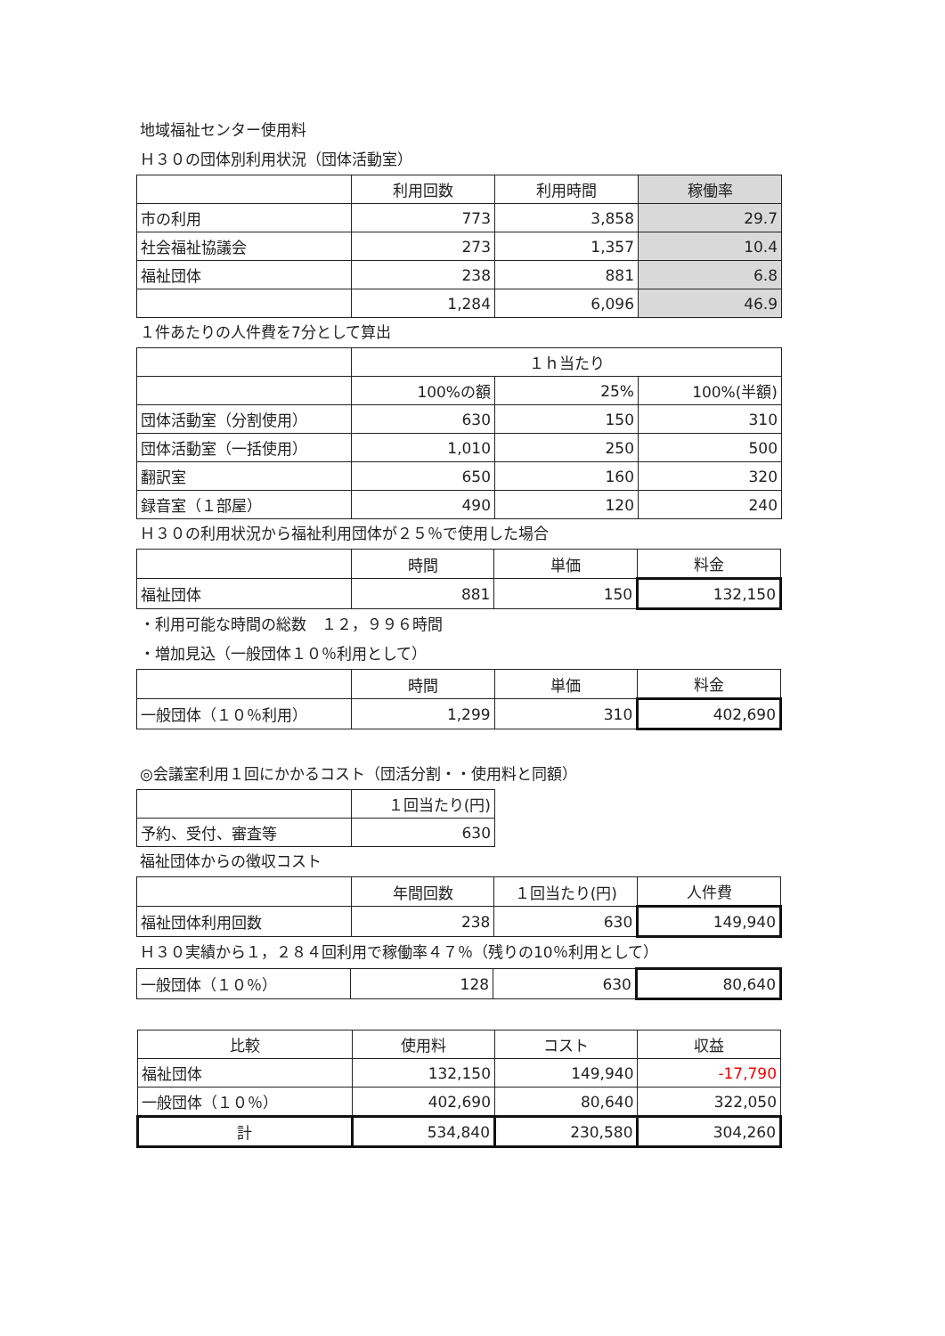地域福祉センター使用料
Ｈ３０の団体別利用状況（団体活動室）
| | 利用回数 | 利用時間 | 稼働率 |
| --- | --- | --- | --- |
| 市の利用 | 773 | 3,858 | 29.7 |
| 社会福祉協議会 | 273 | 1,357 | 10.4 |
| 福祉団体 | 238 | 881 | 6.8 |
| | 1,284 | 6,096 | 46.9 |
１件あたりの人件費を7分として算出
| | １ｈ当たり | | |
| --- | --- | --- | --- |
| | 100%の額 | 25% | 100%(半額) |
| 団体活動室（分割使用） | 630 | 150 | 310 |
| 団体活動室（一括使用） | 1,010 | 250 | 500 |
| 翻訳室 | 650 | 160 | 320 |
| 録音室（１部屋） | 490 | 120 | 240 |
Ｈ３０の利用状況から福祉利用団体が２５％で使用した場合
| | 時間 | 単価 | 料金 |
| --- | --- | --- | --- |
| 福祉団体 | 881 | 150 | 132,150 |
・利用可能な時間の総数　１２，９９６時間
・増加見込（一般団体１０％利用として）
| | 時間 | 単価 | 料金 |
| --- | --- | --- | --- |
| 一般団体（１０％利用） | 1,299 | 310 | 402,690 |
◎会議室利用１回にかかるコスト（団活分割・・使用料と同額）
| | １回当たり(円) |
| --- | --- |
| 予約、受付、審査等 | 630 |
福祉団体からの徴収コスト
| | 年間回数 | １回当たり(円) | 人件費 |
| --- | --- | --- | --- |
| 福祉団体利用回数 | 238 | 630 | 149,940 |
Ｈ３０実績から１，２８４回利用で稼働率４７％（残りの10％利用として）
| 一般団体（１０％） | 128 | 630 | 80,640 |
| 比較 | 使用料 | コスト | 収益 |
| --- | --- | --- | --- |
| 福祉団体 | 132,150 | 149,940 | -17,790 |
| 一般団体（１０％） | 402,690 | 80,640 | 322,050 |
| 計 | 534,840 | 230,580 | 304,260 |